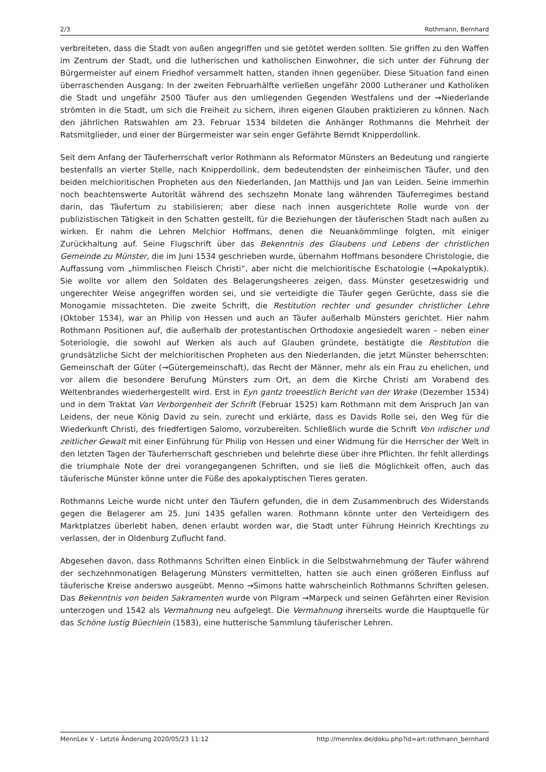2/3 Rothmann, Bernhard
verbreiteten, dass die Stadt von außen angegriffen und sie getötet werden sollten. Sie griffen zu den Waffen im Zentrum der Stadt, und die lutherischen und katholischen Einwohner, die sich unter der Führung der Bürgermeister auf einem Friedhof versammelt hatten, standen ihnen gegenüber. Diese Situation fand einen überraschenden Ausgang: In der zweiten Februarhälfte verließen ungefähr 2000 Lutheraner und Katholiken die Stadt und ungefähr 2500 Täufer aus den umliegenden Gegenden Westfalens und der →Niederlande strömten in die Stadt, um sich die Freiheit zu sichern, ihren eigenen Glauben praktizieren zu können. Nach den jährlichen Ratswahlen am 23. Februar 1534 bildeten die Anhänger Rothmanns die Mehrheit der Ratsmitglieder, und einer der Bürgermeister war sein enger Gefährte Berndt Knipperdollink.
Seit dem Anfang der Täuferherrschaft verlor Rothmann als Reformator Münsters an Bedeutung und rangierte bestenfalls an vierter Stelle, nach Knipperdollink, dem bedeutendsten der einheimischen Täufer, und den beiden melchioritischen Propheten aus den Niederlanden, Jan Matthijs und Jan van Leiden. Seine immerhin noch beachtenswerte Autorität während des sechszehn Monate lang währenden Täuferregimes bestand darin, das Täufertum zu stabilisieren; aber diese nach innen ausgerichtete Rolle wurde von der publizistischen Tätigkeit in den Schatten gestellt, für die Beziehungen der täuferischen Stadt nach außen zu wirken. Er nahm die Lehren Melchior Hoffmans, denen die Neuankömmlinge folgten, mit einiger Zurückhaltung auf. Seine Flugschrift über das Bekenntnis des Glaubens und Lebens der christlichen Gemeinde zu Münster, die im Juni 1534 geschrieben wurde, übernahm Hoffmans besondere Christologie, die Auffassung vom „himmlischen Fleisch Christi“, aber nicht die melchioritische Eschatologie (→Apokalyptik). Sie wollte vor allem den Soldaten des Belagerungsheeres zeigen, dass Münster gesetzeswidrig und ungerechter Weise angegriffen worden sei, und sie verteidigte die Täufer gegen Gerüchte, dass sie die Monogamie missachteten. Die zweite Schrift, die Restitution rechter und gesunder christlicher Lehre (Oktober 1534), war an Philip von Hessen und auch an Täufer außerhalb Münsters gerichtet. Hier nahm Rothmann Positionen auf, die außerhalb der protestantischen Orthodoxie angesiedelt waren – neben einer Soteriologie, die sowohl auf Werken als auch auf Glauben gründete, bestätigte die Restitution die grundsätzliche Sicht der melchioritischen Propheten aus den Niederlanden, die jetzt Münster beherrschten: Gemeinschaft der Güter (→Gütergemeinschaft), das Recht der Männer, mehr als ein Frau zu ehelichen, und vor allem die besondere Berufung Münsters zum Ort, an dem die Kirche Christi am Vorabend des Weltenbrandes wiederhergestellt wird. Erst in Eyn gantz troeestlich Bericht van der Wrake (Dezember 1534) und in dem Traktat Van Verborgenheit der Schrift (Februar 1525) kam Rothmann mit dem Anspruch Jan van Leidens, der neue König David zu sein, zurecht und erklärte, dass es Davids Rolle sei, den Weg für die Wiederkunft Christi, des friedfertigen Salomo, vorzubereiten. Schließlich wurde die Schrift Von irdischer und zeitlicher Gewalt mit einer Einführung für Philip von Hessen und einer Widmung für die Herrscher der Welt in den letzten Tagen der Täuferherrschaft geschrieben und belehrte diese über ihre Pflichten. Ihr fehlt allerdings die triumphale Note der drei vorangegangenen Schriften, und sie ließ die Möglichkeit offen, auch das täuferische Münster könne unter die Füße des apokalyptischen Tieres geraten.
Rothmanns Leiche wurde nicht unter den Täufern gefunden, die in dem Zusammenbruch des Widerstands gegen die Belagerer am 25. Juni 1435 gefallen waren. Rothmann könnte unter den Verteidigern des Marktplatzes überlebt haben, denen erlaubt worden war, die Stadt unter Führung Heinrich Krechtings zu verlassen, der in Oldenburg Zuflucht fand.
Abgesehen davon, dass Rothmanns Schriften einen Einblick in die Selbstwahrnehmung der Täufer während der sechzehnmonatigen Belagerung Münsters vermittelten, hatten sie auch einen größeren Einfluss auf täuferische Kreise anderswo ausgeübt. Menno →Simons hatte wahrscheinlich Rothmanns Schriften gelesen. Das Bekenntnis von beiden Sakramenten wurde von Pilgram →Marpeck und seinen Gefährten einer Revision unterzogen und 1542 als Vermahnung neu aufgelegt. Die Vermahnung ihrerseits wurde die Hauptquelle für das Schöne lustig Büechlein (1583), eine hutterische Sammlung täuferischer Lehren.
MennLex V - Letzte Änderung 2020/05/23 11:12 http://mennlex.de/doku.php?id=art:rothmann_bernhard